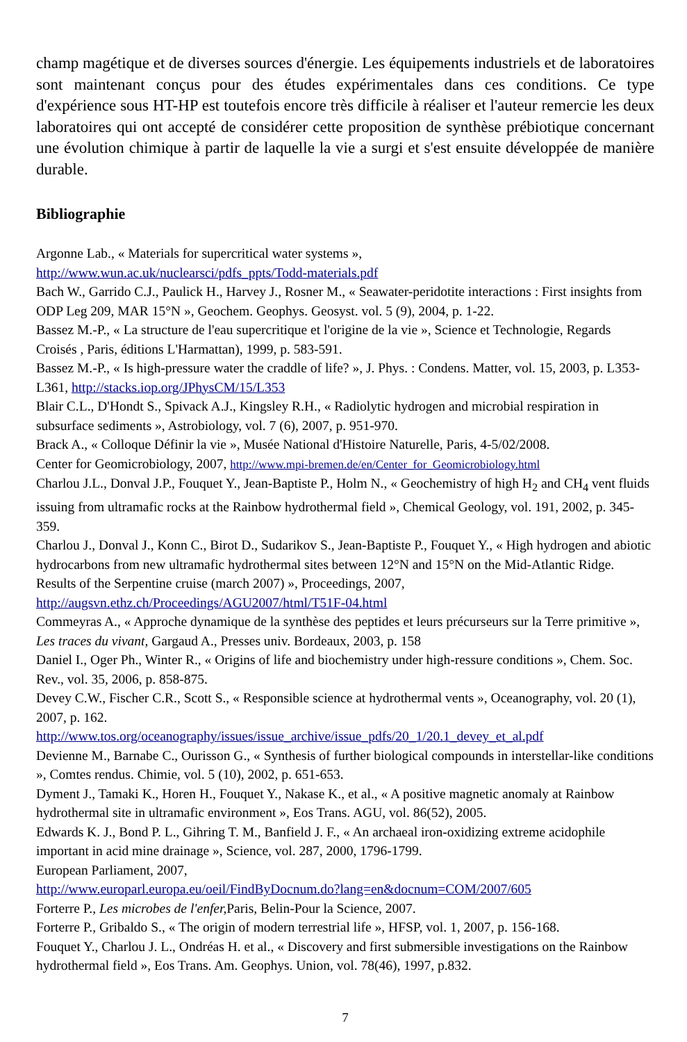champ magétique et de diverses sources d'énergie. Les équipements industriels et de laboratoires sont maintenant conçus pour des études expérimentales dans ces conditions. Ce type d'expérience sous HT-HP est toutefois encore très difficile à réaliser et l'auteur remercie les deux laboratoires qui ont accepté de considérer cette proposition de synthèse prébiotique concernant une évolution chimique à partir de laquelle la vie a surgi et s'est ensuite développée de manière durable.
Bibliographie
Argonne Lab., « Materials for supercritical water systems »,
http://www.wun.ac.uk/nuclearsci/pdfs_ppts/Todd-materials.pdf
Bach W., Garrido C.J., Paulick H., Harvey J., Rosner M., « Seawater-peridotite interactions : First insights from ODP Leg 209, MAR 15°N », Geochem. Geophys. Geosyst. vol. 5 (9), 2004, p. 1-22.
Bassez M.-P., « La structure de l'eau supercritique et l'origine de la vie », Science et Technologie, Regards Croisés , Paris, éditions L'Harmattan), 1999, p. 583-591.
Bassez M.-P., « Is high-pressure water the craddle of life? », J. Phys. : Condens. Matter, vol. 15, 2003, p. L353-L361, http://stacks.iop.org/JPhysCM/15/L353
Blair C.L., D'Hondt S., Spivack A.J., Kingsley R.H., « Radiolytic hydrogen and microbial respiration in subsurface sediments », Astrobiology, vol. 7 (6), 2007, p. 951-970.
Brack A., « Colloque Définir la vie », Musée National d'Histoire Naturelle, Paris, 4-5/02/2008.
Center for Geomicrobiology, 2007, http://www.mpi-bremen.de/en/Center_for_Geomicrobiology.html
Charlou J.L., Donval J.P., Fouquet Y., Jean-Baptiste P., Holm N., « Geochemistry of high H<sub>2</sub> and CH<sub>4</sub> vent fluids issuing from ultramafic rocks at the Rainbow hydrothermal field », Chemical Geology, vol. 191, 2002, p. 345-359.
Charlou J., Donval J., Konn C., Birot D., Sudarikov S., Jean-Baptiste P., Fouquet Y., « High hydrogen and abiotic hydrocarbons from new ultramafic hydrothermal sites between 12°N and 15°N on the Mid-Atlantic Ridge. Results of the Serpentine cruise (march 2007) », Proceedings, 2007, http://augsvn.ethz.ch/Proceedings/AGU2007/html/T51F-04.html
Commeyras A., « Approche dynamique de la synthèse des peptides et leurs précurseurs sur la Terre primitive », Les traces du vivant, Gargaud A., Presses univ. Bordeaux, 2003, p. 158
Daniel I., Oger Ph., Winter R., « Origins of life and biochemistry under high-ressure conditions », Chem. Soc. Rev., vol. 35, 2006, p. 858-875.
Devey C.W., Fischer C.R., Scott S., « Responsible science at hydrothermal vents », Oceanography, vol. 20 (1), 2007, p. 162.
http://www.tos.org/oceanography/issues/issue_archive/issue_pdfs/20_1/20.1_devey_et_al.pdf
Devienne M., Barnabe C., Ourisson G., « Synthesis of further biological compounds in interstellar-like conditions », Comtes rendus. Chimie, vol. 5 (10), 2002, p. 651-653.
Dyment J., Tamaki K., Horen H., Fouquet Y., Nakase K., et al., « A positive magnetic anomaly at Rainbow hydrothermal site in ultramafic environment », Eos Trans. AGU, vol. 86(52), 2005.
Edwards K. J., Bond P. L., Gihring T. M., Banfield J. F., « An archaeal iron-oxidizing extreme acidophile important in acid mine drainage », Science, vol. 287, 2000, 1796-1799.
European Parliament, 2007,
http://www.europarl.europa.eu/oeil/FindByDocnum.do?lang=en&docnum=COM/2007/605
Forterre P., Les microbes de l'enfer, Paris, Belin-Pour la Science, 2007.
Forterre P., Gribaldo S., « The origin of modern terrestrial life », HFSP, vol. 1, 2007, p. 156-168.
Fouquet Y., Charlou J. L., Ondréas H. et al., « Discovery and first submersible investigations on the Rainbow hydrothermal field », Eos Trans. Am. Geophys. Union, vol. 78(46), 1997, p.832.
7